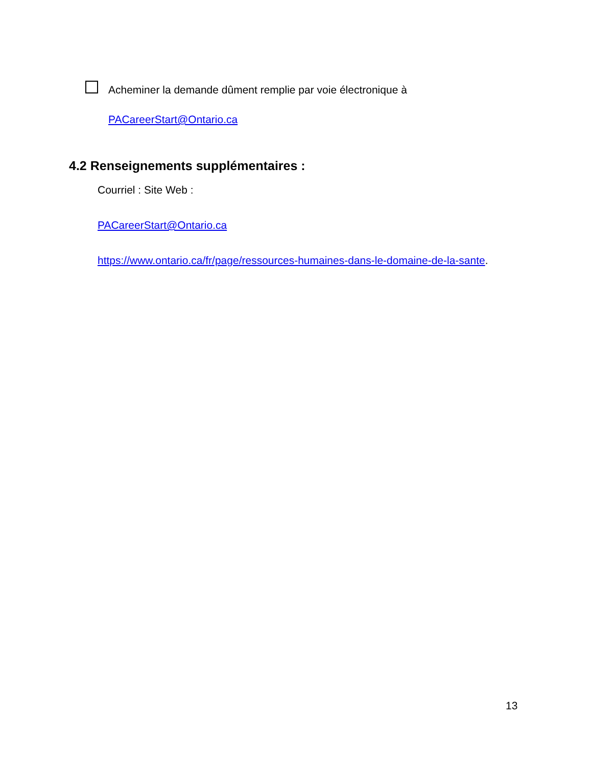Acheminer la demande dûment remplie par voie électronique à
PACareerStart@Ontario.ca
4.2 Renseignements supplémentaires :
Courriel : Site Web :
PACareerStart@Ontario.ca
https://www.ontario.ca/fr/page/ressources-humaines-dans-le-domaine-de-la-sante.
13